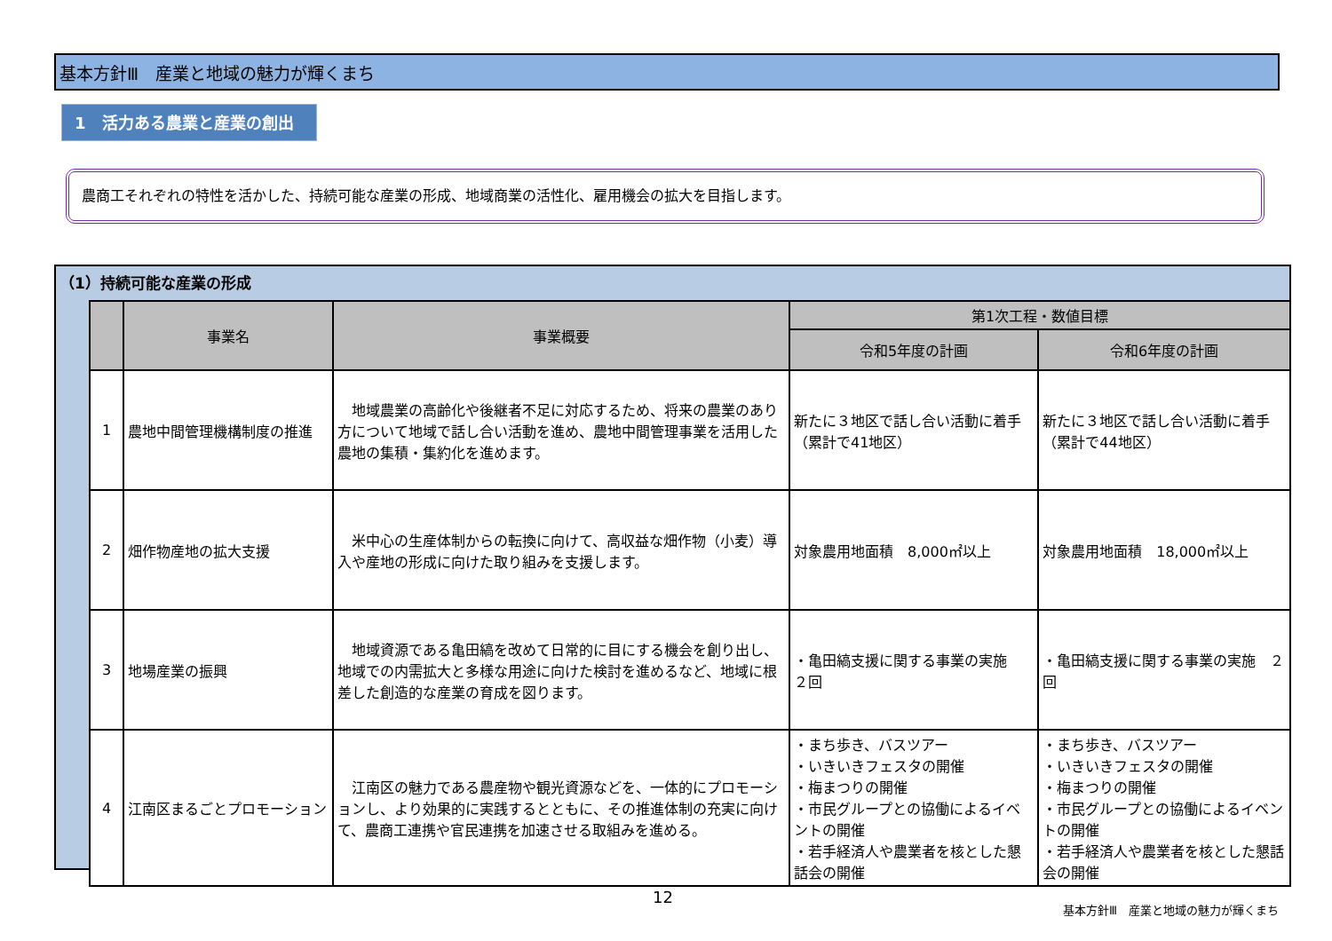基本方針Ⅲ　産業と地域の魅力が輝くまち
1　活力ある農業と産業の創出
農商工それぞれの特性を活かした、持続可能な産業の形成、地域商業の活性化、雇用機会の拡大を目指します。
（1）持続可能な産業の形成
| | 事業名 | 事業概要 | 第1次工程・数値目標 | |
| --- | --- | --- | --- | --- |
| | | | 令和5年度の計画 | 令和6年度の計画 |
| 1 | 農地中間管理機構制度の推進 | 地域農業の高齢化や後継者不足に対応するため、将来の農業のあり方について地域で話し合い活動を進め、農地中間管理事業を活用した農地の集積・集約化を進めます。 | 新たに３地区で話し合い活動に着手（累計で41地区） | 新たに３地区で話し合い活動に着手（累計で44地区） |
| 2 | 畑作物産地の拡大支援 | 米中心の生産体制からの転換に向けて、高収益な畑作物（小麦）導入や産地の形成に向けた取り組みを支援します。 | 対象農用地面積 8,000㎡以上 | 対象農用地面積 18,000㎡以上 |
| 3 | 地場産業の振興 | 地域資源である亀田縞を改めて日常的に目にする機会を創り出し、地域での内需拡大と多様な用途に向けた検討を進めるなど、地域に根差した創造的な産業の育成を図ります。 | ・亀田縞支援に関する事業の実施 ２回 | ・亀田縞支援に関する事業の実施 ２回 |
| 4 | 江南区まるごとプロモーション | 江南区の魅力である農産物や観光資源などを、一体的にプロモーションし、より効果的に実践するとともに、その推進体制の充実に向けて、農商工連携や官民連携を加速させる取組みを進める。 | ・まち歩き、バスツアー ・いきいきフェスタの開催 ・梅まつりの開催 ・市民グループとの協働によるイベントの開催 ・若手経済人や農業者を核とした懇話会の開催 | ・まち歩き、バスツアー ・いきいきフェスタの開催 ・梅まつりの開催 ・市民グループとの協働によるイベントの開催 ・若手経済人や農業者を核とした懇話会の開催 |
12
基本方針Ⅲ　産業と地域の魅力が輝くまち